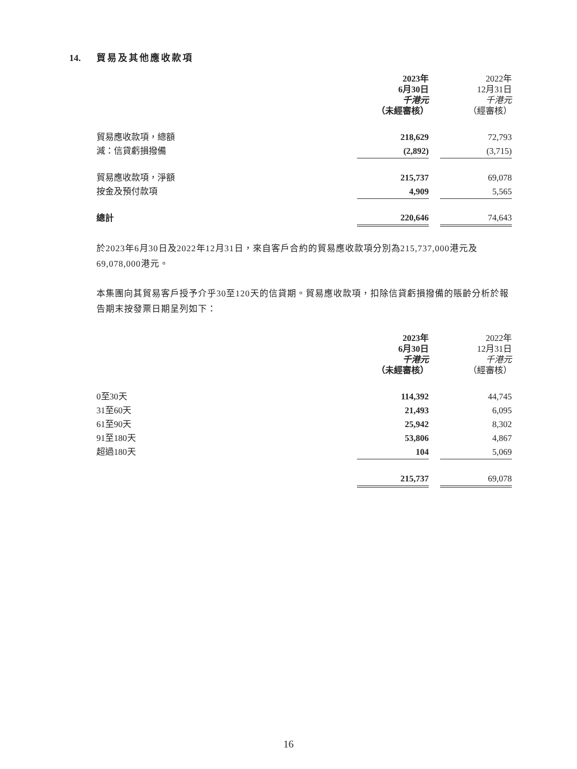14. 貿易及其他應收款項
| | 2023年 6月30日 千港元 （未經審核） | | 2022年 12月31日 千港元 （經審核） |
| 貿易應收款項，總額 | 218,629 | | 72,793 |
| 減：信貸虧損撥備 | (2,892) | | (3,715) |
| 貿易應收款項，淨額 | 215,737 | | 69,078 |
| 按金及預付款項 | 4,909 | | 5,565 |
| 總計 | 220,646 | | 74,643 |
於2023年6月30日及2022年12月31日，來自客戶合約的貿易應收款項分別為215,737,000港元及69,078,000港元。
本集團向其貿易客戶授予介乎30至120天的信貸期。貿易應收款項，扣除信貸虧損撥備的賬齡分析於報告期末按發票日期呈列如下：
| | 2023年 6月30日 千港元 （未經審核） | | 2022年 12月31日 千港元 （經審核） |
| 0至30天 | 114,392 | | 44,745 |
| 31至60天 | 21,493 | | 6,095 |
| 61至90天 | 25,942 | | 8,302 |
| 91至180天 | 53,806 | | 4,867 |
| 超過180天 | 104 | | 5,069 |
| | 215,737 | | 69,078 |
16